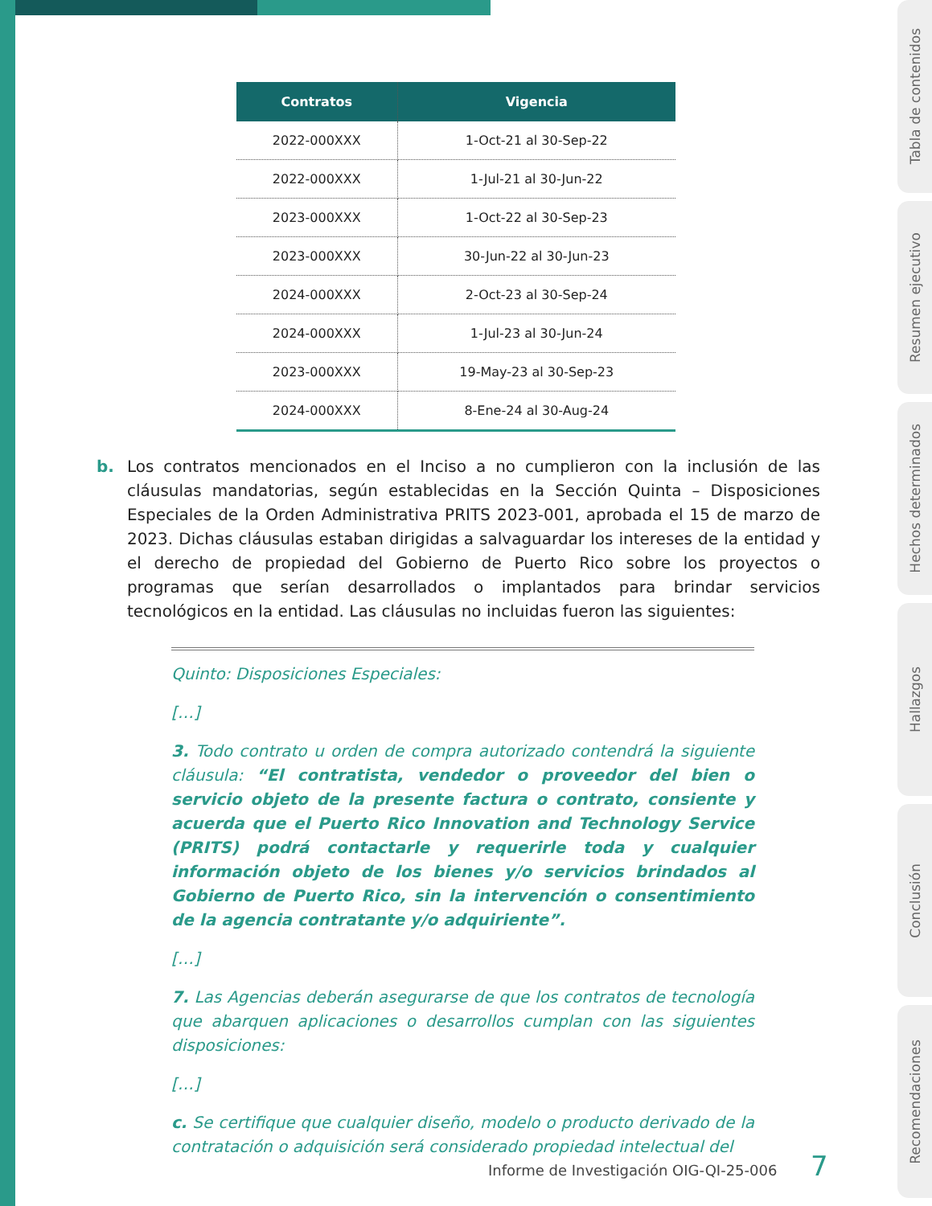Tabla de contenidos
Resumen ejecutivo
Hechos determinados
Hallazgos
Conclusión
Recomendaciones
| Contratos | Vigencia |
| --- | --- |
| 2022-000XXX | 1-Oct-21 al 30-Sep-22 |
| 2022-000XXX | 1-Jul-21 al 30-Jun-22 |
| 2023-000XXX | 1-Oct-22 al 30-Sep-23 |
| 2023-000XXX | 30-Jun-22 al 30-Jun-23 |
| 2024-000XXX | 2-Oct-23 al 30-Sep-24 |
| 2024-000XXX | 1-Jul-23 al 30-Jun-24 |
| 2023-000XXX | 19-May-23 al 30-Sep-23 |
| 2024-000XXX | 8-Ene-24 al 30-Aug-24 |
b. Los contratos mencionados en el Inciso a no cumplieron con la inclusión de las cláusulas mandatorias, según establecidas en la Sección Quinta – Disposiciones Especiales de la Orden Administrativa PRITS 2023-001, aprobada el 15 de marzo de 2023. Dichas cláusulas estaban dirigidas a salvaguardar los intereses de la entidad y el derecho de propiedad del Gobierno de Puerto Rico sobre los proyectos o programas que serían desarrollados o implantados para brindar servicios tecnológicos en la entidad. Las cláusulas no incluidas fueron las siguientes:
Quinto: Disposiciones Especiales:
[…]
3. Todo contrato u orden de compra autorizado contendrá la siguiente cláusula: “El contratista, vendedor o proveedor del bien o servicio objeto de la presente factura o contrato, consiente y acuerda que el Puerto Rico Innovation and Technology Service (PRITS) podrá contactarle y requerirle toda y cualquier información objeto de los bienes y/o servicios brindados al Gobierno de Puerto Rico, sin la intervención o consentimiento de la agencia contratante y/o adquiriente”.
[…]
7. Las Agencias deberán asegurarse de que los contratos de tecnología que abarquen aplicaciones o desarrollos cumplan con las siguientes disposiciones:
[…]
c. Se certifique que cualquier diseño, modelo o producto derivado de la contratación o adquisición será considerado propiedad intelectual del
Informe de Investigación OIG-QI-25-006 7